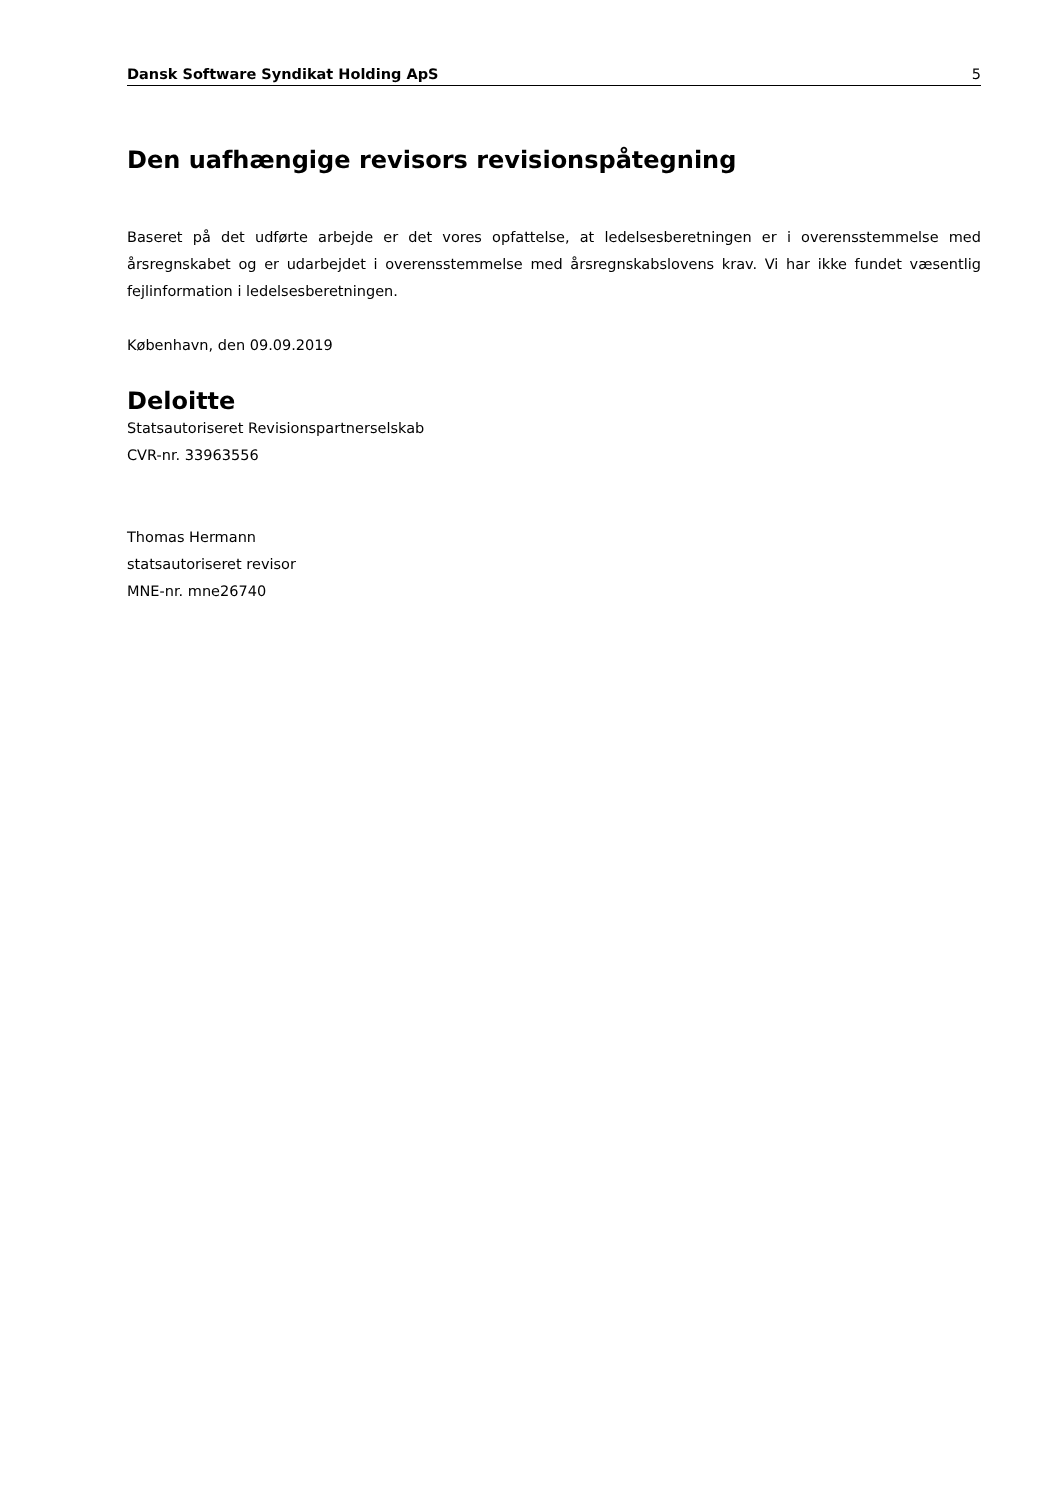Dansk Software Syndikat Holding ApS 5
Den uafhængige revisors revisionspåtegning
Baseret på det udførte arbejde er det vores opfattelse, at ledelsesberetningen er i overensstemmelse med årsregnskabet og er udarbejdet i overensstemmelse med årsregnskabslovens krav. Vi har ikke fundet væsentlig fejlinformation i ledelsesberetningen.
København, den 09.09.2019
Deloitte
Statsautoriseret Revisionspartnerselskab
CVR-nr. 33963556
Thomas Hermann
statsautoriseret revisor
MNE-nr. mne26740